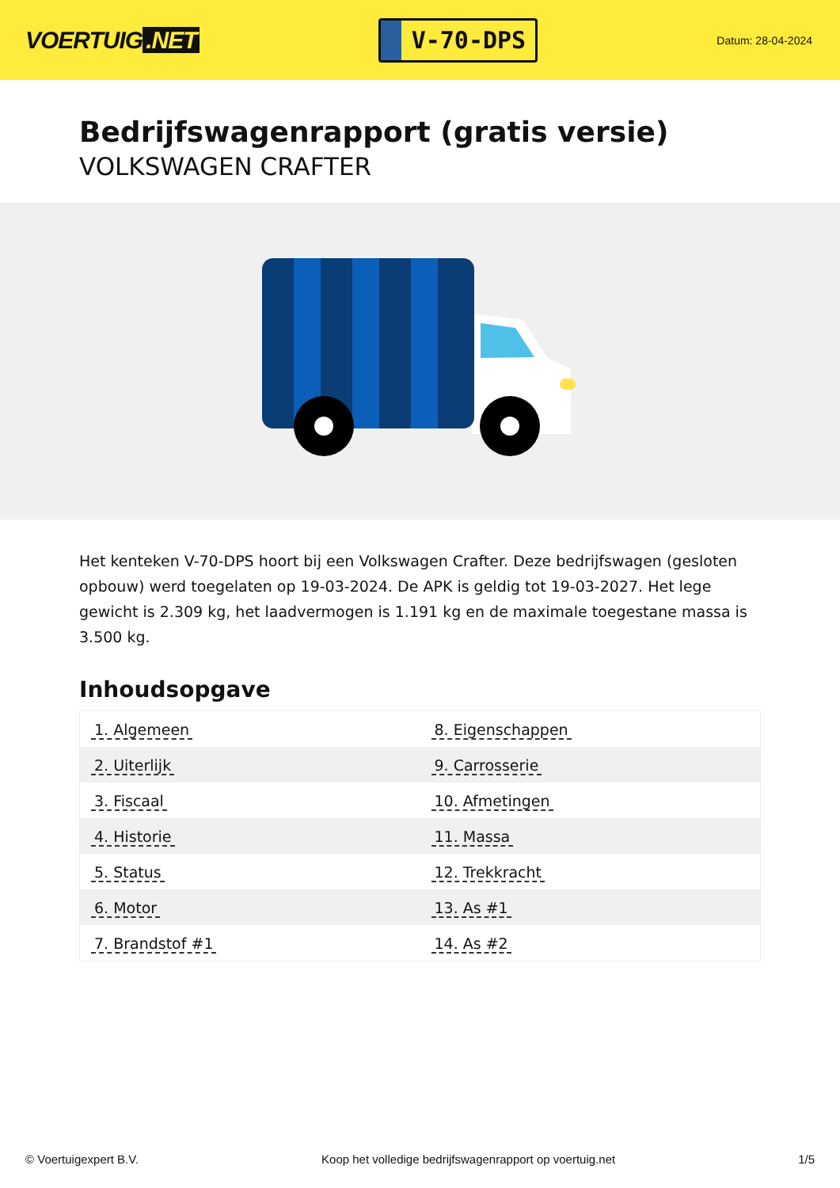VOERTUIG.NET
V-70-DPS
Datum: 28-04-2024
Bedrijfswagenrapport (gratis versie)
VOLKSWAGEN CRAFTER
Het kenteken V-70-DPS hoort bij een Volkswagen Crafter. Deze bedrijfswagen (gesloten opbouw) werd toegelaten op 19-03-2024. De APK is geldig tot 19-03-2027. Het lege gewicht is 2.309 kg, het laadvermogen is 1.191 kg en de maximale toegestane massa is 3.500 kg.
Inhoudsopgave
| 1. Algemeen | 8. Eigenschappen |
| 2. Uiterlijk | 9. Carrosserie |
| 3. Fiscaal | 10. Afmetingen |
| 4. Historie | 11. Massa |
| 5. Status | 12. Trekkracht |
| 6. Motor | 13. As #1 |
| 7. Brandstof #1 | 14. As #2 |
© Voertuigexpert B.V. Koop het volledige bedrijfswagenrapport op voertuig.net 1/5